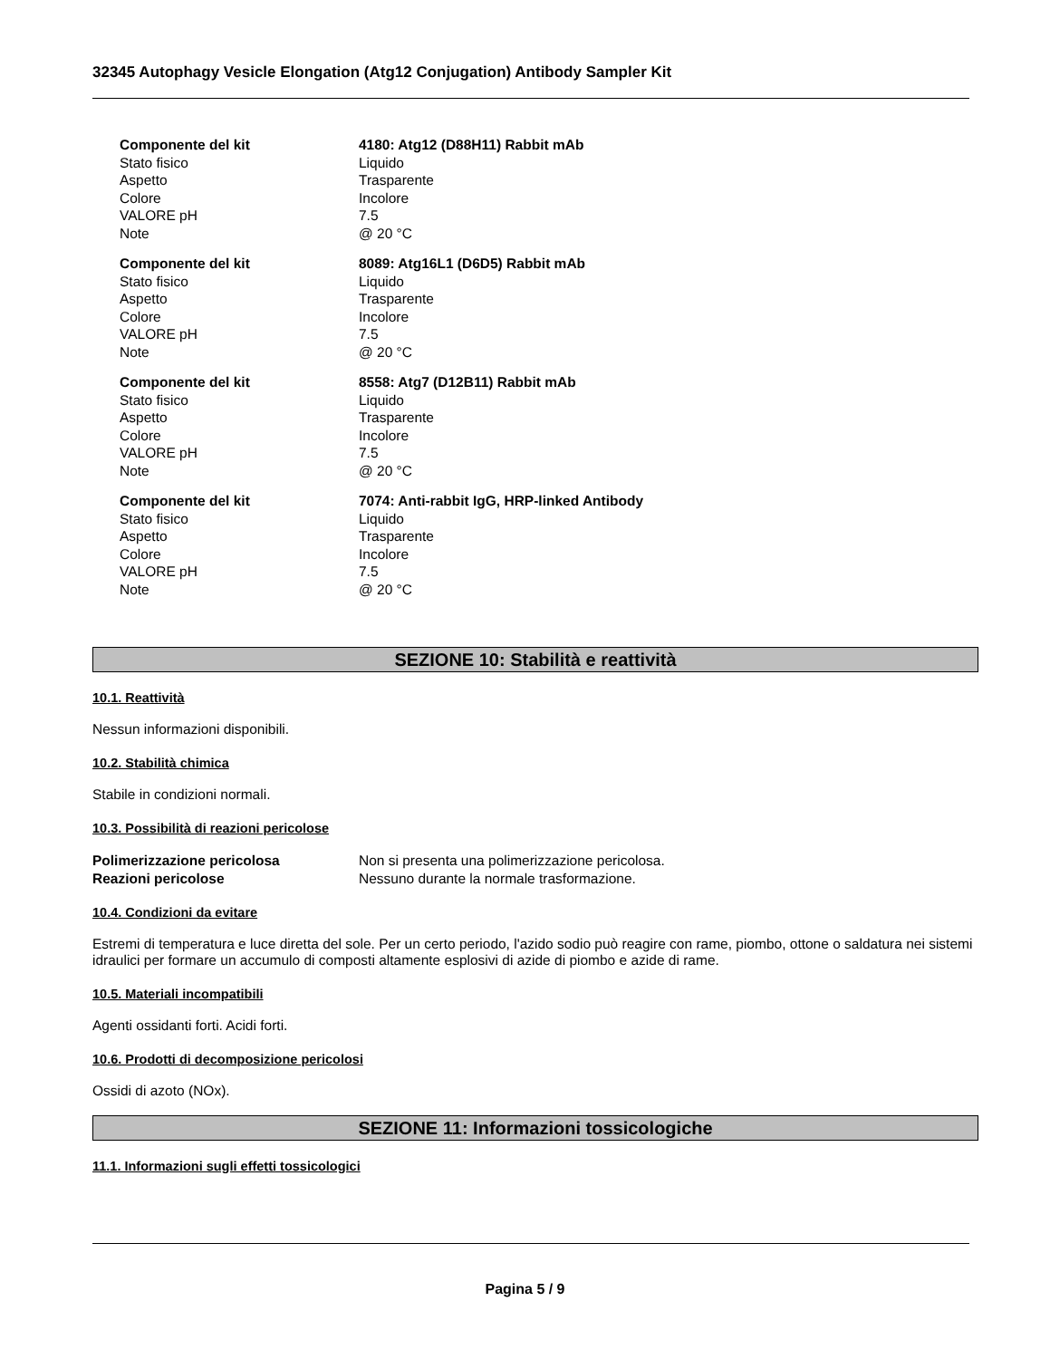32345 Autophagy Vesicle Elongation (Atg12 Conjugation) Antibody Sampler Kit
| Componente del kit | 4180: Atg12 (D88H11) Rabbit mAb |
| Stato fisico | Liquido |
| Aspetto | Trasparente |
| Colore | Incolore |
| VALORE pH | 7.5 |
| Note | @ 20 °C |
| Componente del kit | 8089: Atg16L1 (D6D5) Rabbit mAb |
| Stato fisico | Liquido |
| Aspetto | Trasparente |
| Colore | Incolore |
| VALORE pH | 7.5 |
| Note | @ 20 °C |
| Componente del kit | 8558: Atg7 (D12B11) Rabbit mAb |
| Stato fisico | Liquido |
| Aspetto | Trasparente |
| Colore | Incolore |
| VALORE pH | 7.5 |
| Note | @ 20 °C |
| Componente del kit | 7074: Anti-rabbit IgG, HRP-linked Antibody |
| Stato fisico | Liquido |
| Aspetto | Trasparente |
| Colore | Incolore |
| VALORE pH | 7.5 |
| Note | @ 20 °C |
SEZIONE 10: Stabilità e reattività
10.1. Reattività
Nessun informazioni disponibili.
10.2. Stabilità chimica
Stabile in condizioni normali.
10.3. Possibilità di reazioni pericolose
| Polimerizzazione pericolosa | Non si presenta una polimerizzazione pericolosa. |
| Reazioni pericolose | Nessuno durante la normale trasformazione. |
10.4. Condizioni da evitare
Estremi di temperatura e luce diretta del sole. Per un certo periodo, l'azido sodio può reagire con rame, piombo, ottone o saldatura nei sistemi idraulici per formare un accumulo di composti altamente esplosivi di azide di piombo e azide di rame.
10.5. Materiali incompatibili
Agenti ossidanti forti. Acidi forti.
10.6. Prodotti di decomposizione pericolosi
Ossidi di azoto (NOx).
SEZIONE 11: Informazioni tossicologiche
11.1. Informazioni sugli effetti tossicologici
Pagina 5 / 9